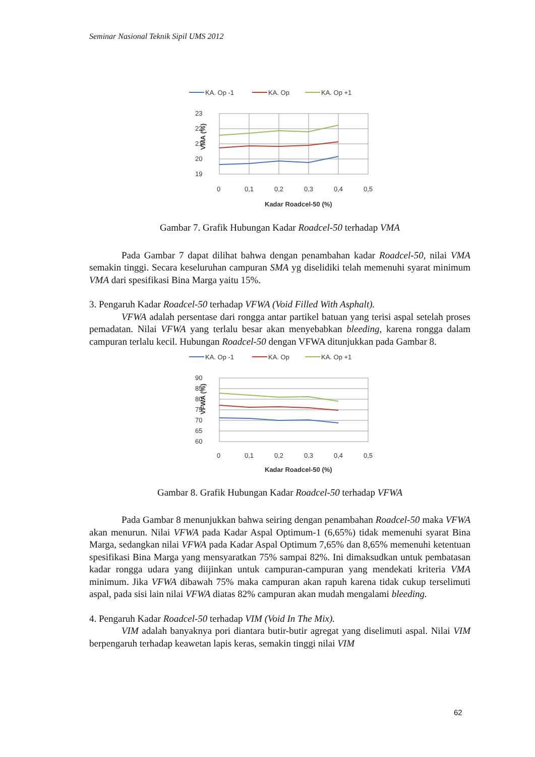Seminar Nasional Teknik Sipil UMS 2012
KA. Op -1
KA. Op
KA. Op +1
23
22
21
20
19
0
0,1
0,2
0,3
0,4
0,5
Kadar Roadcel-50 (%)
VMA (%)
Gambar 7. Grafik Hubungan Kadar Roadcel-50 terhadap VMA
Pada Gambar 7 dapat dilihat bahwa dengan penambahan kadar Roadcel-50, nilai VMA semakin tinggi. Secara keseluruhan campuran SMA yg diselidiki telah memenuhi syarat minimum VMA dari spesifikasi Bina Marga yaitu 15%.
3. Pengaruh Kadar Roadcel-50 terhadap VFWA (Void Filled With Asphalt).
VFWA adalah persentase dari rongga antar partikel batuan yang terisi aspal setelah proses pemadatan. Nilai VFWA yang terlalu besar akan menyebabkan bleeding, karena rongga dalam campuran terlalu kecil. Hubungan Roadcel-50 dengan VFWA ditunjukkan pada Gambar 8.
KA. Op -1
KA. Op
KA. Op +1
90
85
80
75
70
65
60
0
0,1
0,2
0,3
0,4
0,5
Kadar Roadcel-50 (%)
VFWA (%)
Gambar 8. Grafik Hubungan Kadar Roadcel-50 terhadap VFWA
Pada Gambar 8 menunjukkan bahwa seiring dengan penambahan Roadcel-50 maka VFWA akan menurun. Nilai VFWA pada Kadar Aspal Optimum-1 (6,65%) tidak memenuhi syarat Bina Marga, sedangkan nilai VFWA pada Kadar Aspal Optimum 7,65% dan 8,65% memenuhi ketentuan spesifikasi Bina Marga yang mensyaratkan 75% sampai 82%. Ini dimaksudkan untuk pembatasan kadar rongga udara yang diijinkan untuk campuran-campuran yang mendekati kriteria VMA minimum. Jika VFWA dibawah 75% maka campuran akan rapuh karena tidak cukup terselimuti aspal, pada sisi lain nilai VFWA diatas 82% campuran akan mudah mengalami bleeding.
4. Pengaruh Kadar Roadcel-50 terhadap VIM (Void In The Mix).
VIM adalah banyaknya pori diantara butir-butir agregat yang diselimuti aspal. Nilai VIM berpengaruh terhadap keawetan lapis keras, semakin tinggi nilai VIM
62